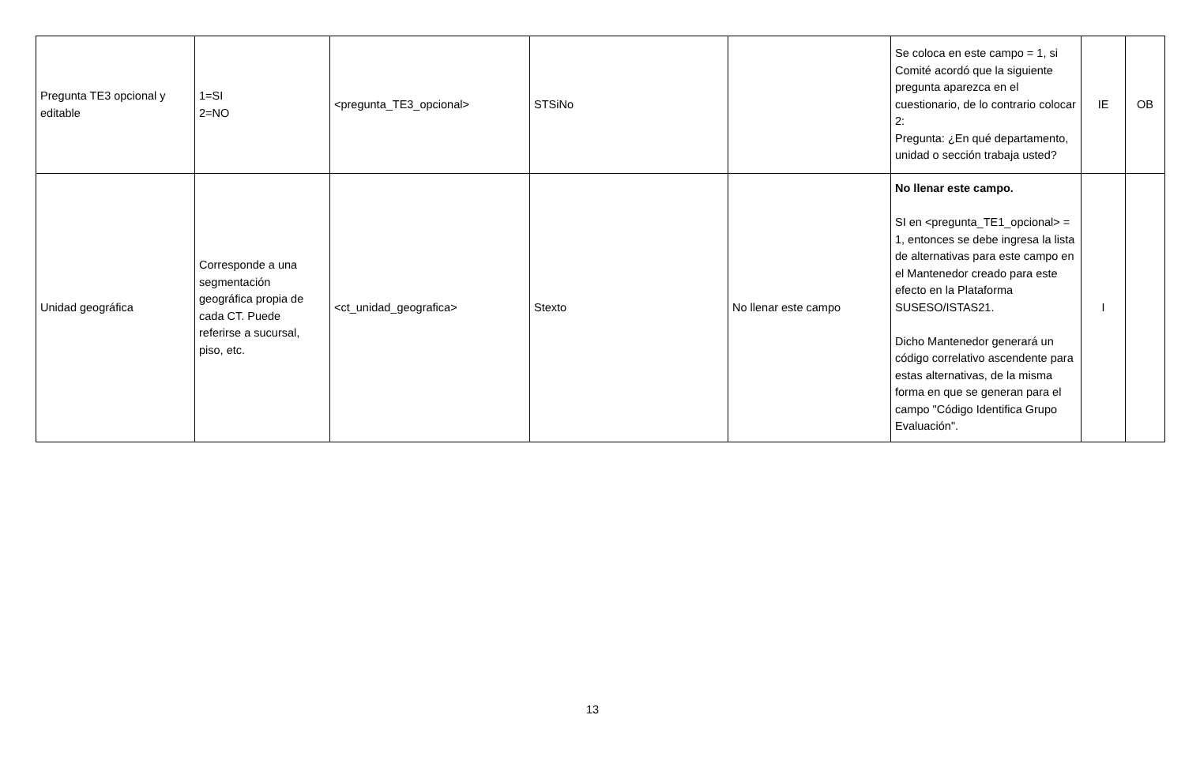| Pregunta TE3 opcional y editable | 1=SI 2=NO | <pregunta_TE3_opcional> | STSiNo | | Se coloca en este campo = 1, si Comité acordó que la siguiente pregunta aparezca en el cuestionario, de lo contrario colocar 2: Pregunta: ¿En qué departamento, unidad o sección trabaja usted? | IE | OB |
| Unidad geográfica | Corresponde a una segmentación geográfica propia de cada CT. Puede referirse a sucursal, piso, etc. | <ct_unidad_geografica> | Stexto | No llenar este campo | No llenar este campo. SI en <pregunta_TE1_opcional> = 1, entonces se debe ingresa la lista de alternativas para este campo en el Mantenedor creado para este efecto en la Plataforma SUSESO/ISTAS21. Dicho Mantenedor generará un código correlativo ascendente para estas alternativas, de la misma forma en que se generan para el campo "Código Identifica Grupo Evaluación". | I | |
13